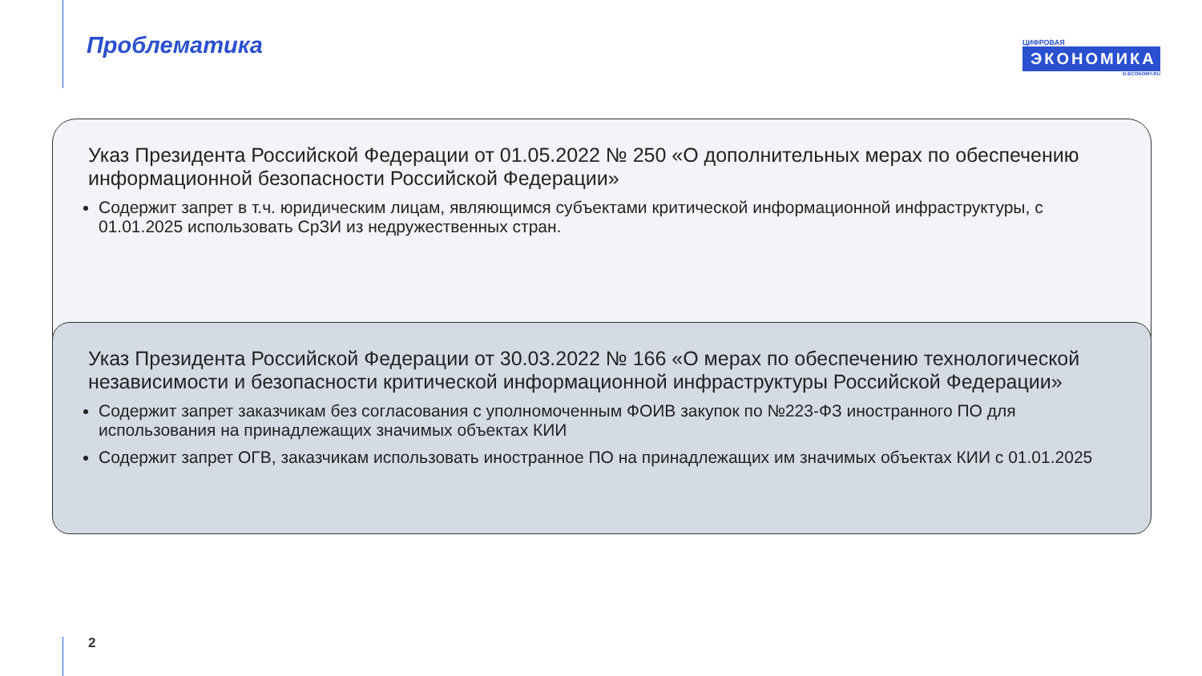Проблематика
ЦИФРОВАЯ
ЭКОНОМИКА
D-ECONOMY.RU
Указ Президента Российской Федерации от 01.05.2022 № 250 «О дополнительных мерах по обеспечению информационной безопасности Российской Федерации»
Содержит запрет в т.ч. юридическим лицам, являющимся субъектами критической информационной инфраструктуры, с 01.01.2025 использовать СрЗИ из недружественных стран.
Указ Президента Российской Федерации от 30.03.2022 № 166 «О мерах по обеспечению технологической независимости и безопасности критической информационной инфраструктуры Российской Федерации»
Содержит запрет заказчикам без согласования с уполномоченным ФОИВ закупок по №223-ФЗ иностранного ПО для использования на принадлежащих значимых объектах КИИ
Содержит запрет ОГВ, заказчикам использовать иностранное ПО на принадлежащих им значимых объектах КИИ с 01.01.2025
2